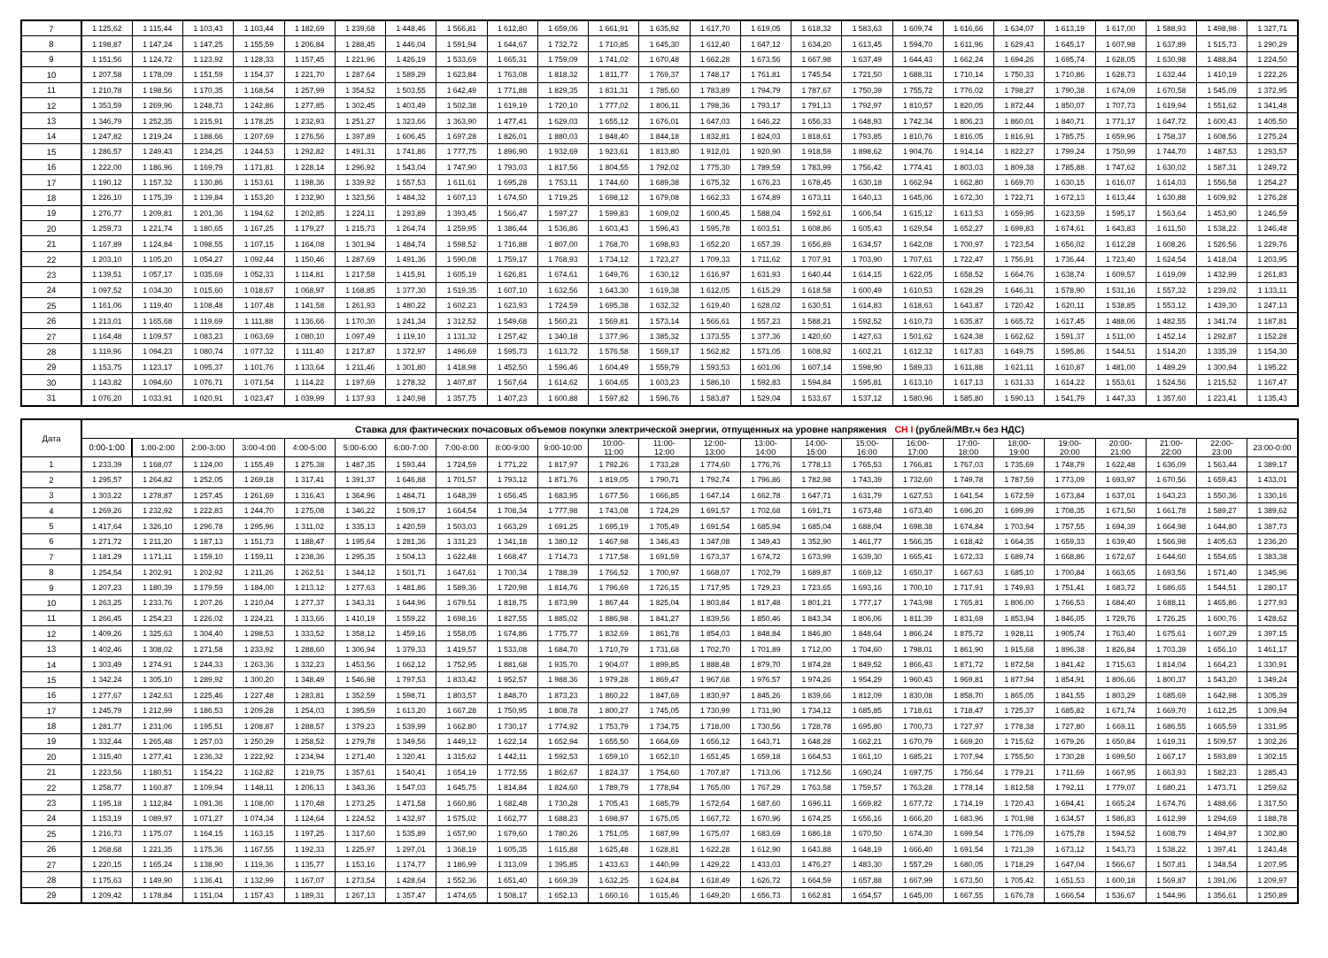| 7 | 1 125,62 | 1 115,44 | 1 103,43 | 1 103,44 | 1 182,69 | 1 239,68 | 1 448,46 | 1 566,81 | 1 612,80 | 1 659,06 | 1 661,91 | 1 635,92 | 1 617,70 | 1 619,05 | 1 618,32 | 1 583,63 | 1 609,74 | 1 616,66 | 1 634,07 | 1 613,19 | 1 617,00 | 1 588,93 | 1 498,98 | 1 327,71 |
| 8 | 1 198,87 | 1 147,24 | 1 147,25 | 1 155,59 | 1 206,84 | 1 288,45 | 1 446,04 | 1 591,94 | 1 644,67 | 1 732,72 | 1 710,85 | 1 645,30 | 1 612,40 | 1 647,12 | 1 634,20 | 1 613,45 | 1 594,70 | 1 611,96 | 1 629,43 | 1 645,17 | 1 607,98 | 1 637,89 | 1 515,73 | 1 290,29 |
| 9 | 1 151,56 | 1 124,72 | 1 123,92 | 1 128,33 | 1 157,45 | 1 221,96 | 1 426,19 | 1 533,69 | 1 665,31 | 1 759,09 | 1 741,02 | 1 670,48 | 1 662,28 | 1 673,56 | 1 667,98 | 1 637,49 | 1 644,43 | 1 662,24 | 1 694,26 | 1 695,74 | 1 628,05 | 1 630,98 | 1 488,84 | 1 224,50 |
| 10 | 1 207,58 | 1 178,09 | 1 151,59 | 1 154,37 | 1 221,70 | 1 287,64 | 1 589,29 | 1 623,84 | 1 763,08 | 1 818,32 | 1 811,77 | 1 769,37 | 1 748,17 | 1 761,81 | 1 745,54 | 1 721,50 | 1 688,31 | 1 710,14 | 1 750,33 | 1 710,86 | 1 628,73 | 1 632,44 | 1 410,19 | 1 222,26 |
| 11 | 1 210,78 | 1 198,56 | 1 170,35 | 1 168,54 | 1 257,99 | 1 354,52 | 1 503,55 | 1 642,49 | 1 771,88 | 1 829,35 | 1 831,31 | 1 785,60 | 1 783,89 | 1 794,79 | 1 787,67 | 1 750,39 | 1 755,72 | 1 776,02 | 1 798,27 | 1 790,38 | 1 674,09 | 1 670,58 | 1 545,09 | 1 372,95 |
| 12 | 1 353,59 | 1 269,96 | 1 248,73 | 1 242,86 | 1 277,85 | 1 302,45 | 1 403,49 | 1 502,38 | 1 619,19 | 1 720,10 | 1 777,02 | 1 806,11 | 1 798,36 | 1 793,17 | 1 791,13 | 1 792,97 | 1 810,57 | 1 820,05 | 1 872,44 | 1 850,07 | 1 707,73 | 1 619,94 | 1 551,62 | 1 341,48 |
| 13 | 1 346,79 | 1 252,35 | 1 215,91 | 1 178,25 | 1 232,93 | 1 251,27 | 1 323,66 | 1 363,90 | 1 477,41 | 1 629,03 | 1 655,12 | 1 676,01 | 1 647,03 | 1 646,22 | 1 656,33 | 1 648,93 | 1 742,34 | 1 806,23 | 1 860,01 | 1 840,71 | 1 771,17 | 1 647,72 | 1 600,43 | 1 405,50 |
| 14 | 1 247,82 | 1 219,24 | 1 188,66 | 1 207,69 | 1 276,56 | 1 397,89 | 1 606,45 | 1 697,28 | 1 826,01 | 1 880,03 | 1 848,40 | 1 844,18 | 1 832,81 | 1 824,03 | 1 818,61 | 1 793,85 | 1 810,76 | 1 816,05 | 1 816,91 | 1 785,75 | 1 659,96 | 1 758,37 | 1 608,56 | 1 275,24 |
| 15 | 1 286,57 | 1 249,43 | 1 234,25 | 1 244,53 | 1 292,82 | 1 491,31 | 1 741,86 | 1 777,75 | 1 896,90 | 1 932,69 | 1 923,61 | 1 813,80 | 1 912,01 | 1 920,90 | 1 918,59 | 1 898,62 | 1 904,76 | 1 914,14 | 1 822,27 | 1 799,24 | 1 750,99 | 1 744,70 | 1 487,53 | 1 293,57 |
| 16 | 1 222,00 | 1 186,96 | 1 169,79 | 1 171,81 | 1 228,14 | 1 296,92 | 1 543,04 | 1 747,90 | 1 793,03 | 1 817,56 | 1 804,55 | 1 792,02 | 1 775,30 | 1 789,59 | 1 783,99 | 1 756,42 | 1 774,41 | 1 803,03 | 1 809,38 | 1 785,88 | 1 747,62 | 1 630,02 | 1 587,31 | 1 249,72 |
| 17 | 1 190,12 | 1 157,32 | 1 130,86 | 1 153,61 | 1 198,36 | 1 339,92 | 1 557,53 | 1 611,61 | 1 695,28 | 1 753,11 | 1 744,60 | 1 689,38 | 1 675,32 | 1 676,23 | 1 678,45 | 1 630,18 | 1 662,94 | 1 662,80 | 1 669,70 | 1 630,15 | 1 616,07 | 1 614,03 | 1 556,58 | 1 254,27 |
| 18 | 1 226,10 | 1 175,39 | 1 139,84 | 1 153,20 | 1 232,90 | 1 323,56 | 1 484,32 | 1 607,13 | 1 674,50 | 1 719,25 | 1 698,12 | 1 679,08 | 1 662,33 | 1 674,89 | 1 673,11 | 1 640,13 | 1 645,06 | 1 672,30 | 1 722,71 | 1 672,13 | 1 613,44 | 1 630,88 | 1 609,92 | 1 276,28 |
| 19 | 1 276,77 | 1 209,81 | 1 201,36 | 1 194,62 | 1 202,85 | 1 224,11 | 1 293,89 | 1 393,45 | 1 566,47 | 1 597,27 | 1 599,83 | 1 609,02 | 1 600,45 | 1 588,04 | 1 592,61 | 1 606,54 | 1 615,12 | 1 613,53 | 1 659,95 | 1 623,59 | 1 595,17 | 1 563,64 | 1 453,90 | 1 246,59 |
| 20 | 1 259,73 | 1 221,74 | 1 180,65 | 1 167,25 | 1 179,27 | 1 215,73 | 1 264,74 | 1 259,95 | 1 386,44 | 1 536,86 | 1 603,43 | 1 596,43 | 1 595,78 | 1 603,51 | 1 608,86 | 1 605,43 | 1 629,54 | 1 652,27 | 1 699,83 | 1 674,61 | 1 643,83 | 1 611,50 | 1 538,22 | 1 246,48 |
| 21 | 1 167,89 | 1 124,84 | 1 098,55 | 1 107,15 | 1 164,08 | 1 301,94 | 1 484,74 | 1 598,52 | 1 716,88 | 1 807,00 | 1 768,70 | 1 698,93 | 1 652,20 | 1 657,39 | 1 656,89 | 1 634,57 | 1 642,08 | 1 700,97 | 1 723,54 | 1 656,02 | 1 612,28 | 1 608,26 | 1 526,56 | 1 229,76 |
| 22 | 1 203,10 | 1 105,20 | 1 054,27 | 1 092,44 | 1 150,46 | 1 287,69 | 1 491,36 | 1 590,08 | 1 759,17 | 1 768,93 | 1 734,12 | 1 723,27 | 1 709,33 | 1 711,62 | 1 707,91 | 1 703,90 | 1 707,61 | 1 722,47 | 1 756,91 | 1 736,44 | 1 723,40 | 1 624,54 | 1 418,04 | 1 203,95 |
| 23 | 1 139,51 | 1 057,17 | 1 035,69 | 1 052,33 | 1 114,81 | 1 217,58 | 1 415,91 | 1 605,19 | 1 626,81 | 1 674,61 | 1 649,76 | 1 630,12 | 1 616,97 | 1 631,93 | 1 640,44 | 1 614,15 | 1 622,05 | 1 658,52 | 1 664,76 | 1 638,74 | 1 609,57 | 1 619,09 | 1 432,99 | 1 261,83 |
| 24 | 1 097,52 | 1 034,30 | 1 015,60 | 1 018,67 | 1 068,97 | 1 168,85 | 1 377,30 | 1 519,35 | 1 607,10 | 1 632,56 | 1 643,30 | 1 619,38 | 1 612,05 | 1 615,29 | 1 618,58 | 1 600,49 | 1 610,53 | 1 628,29 | 1 646,31 | 1 578,90 | 1 531,16 | 1 557,32 | 1 239,02 | 1 133,11 |
| 25 | 1 161,06 | 1 119,40 | 1 108,48 | 1 107,48 | 1 141,58 | 1 261,93 | 1 480,22 | 1 602,23 | 1 623,93 | 1 724,59 | 1 695,38 | 1 632,32 | 1 619,40 | 1 628,02 | 1 630,51 | 1 614,83 | 1 618,63 | 1 643,87 | 1 720,42 | 1 620,11 | 1 538,85 | 1 553,12 | 1 439,30 | 1 247,13 |
| 26 | 1 213,01 | 1 165,68 | 1 119,69 | 1 111,88 | 1 136,66 | 1 170,30 | 1 241,34 | 1 312,52 | 1 549,68 | 1 560,21 | 1 569,81 | 1 573,14 | 1 566,61 | 1 557,23 | 1 588,21 | 1 592,52 | 1 610,73 | 1 635,87 | 1 665,72 | 1 617,45 | 1 488,06 | 1 482,55 | 1 341,74 | 1 187,81 |
| 27 | 1 164,48 | 1 109,57 | 1 083,23 | 1 063,69 | 1 080,10 | 1 097,49 | 1 119,10 | 1 131,32 | 1 257,42 | 1 340,18 | 1 377,96 | 1 385,32 | 1 373,55 | 1 377,36 | 1 420,60 | 1 427,63 | 1 501,62 | 1 624,38 | 1 662,62 | 1 591,37 | 1 511,00 | 1 452,14 | 1 292,87 | 1 152,28 |
| 28 | 1 119,96 | 1 094,23 | 1 080,74 | 1 077,32 | 1 111,40 | 1 217,87 | 1 372,97 | 1 496,69 | 1 595,73 | 1 613,72 | 1 576,58 | 1 569,17 | 1 562,82 | 1 571,05 | 1 608,92 | 1 602,21 | 1 612,32 | 1 617,83 | 1 649,75 | 1 595,86 | 1 544,51 | 1 514,20 | 1 335,39 | 1 154,30 |
| 29 | 1 153,75 | 1 123,17 | 1 095,37 | 1 101,76 | 1 133,64 | 1 211,46 | 1 301,80 | 1 418,98 | 1 452,50 | 1 596,46 | 1 604,49 | 1 559,79 | 1 593,53 | 1 601,06 | 1 607,14 | 1 598,90 | 1 589,33 | 1 611,88 | 1 621,11 | 1 610,87 | 1 481,00 | 1 489,29 | 1 300,94 | 1 195,22 |
| 30 | 1 143,82 | 1 094,60 | 1 076,71 | 1 071,54 | 1 114,22 | 1 197,69 | 1 278,32 | 1 407,87 | 1 567,64 | 1 614,62 | 1 604,65 | 1 603,23 | 1 586,10 | 1 592,83 | 1 594,84 | 1 595,81 | 1 613,10 | 1 617,13 | 1 631,33 | 1 614,22 | 1 553,61 | 1 524,56 | 1 215,52 | 1 167,47 |
| 31 | 1 076,20 | 1 033,91 | 1 020,91 | 1 023,47 | 1 039,99 | 1 137,93 | 1 240,98 | 1 357,75 | 1 407,23 | 1 600,88 | 1 597,82 | 1 596,76 | 1 583,87 | 1 529,04 | 1 533,67 | 1 537,12 | 1 580,96 | 1 585,80 | 1 590,13 | 1 541,79 | 1 447,33 | 1 357,60 | 1 223,41 | 1 135,43 |
| Дата | Ставка для фактических почасовых объемов покупки электрической энергии, отпущенных на уровне напряжения СН I (рублей/МВт.ч без НДС) | | | | | | | | | | | | | | | | | | | | | | | |
| --- | --- | --- | --- | --- | --- | --- | --- | --- | --- | --- | --- | --- | --- | --- | --- | --- | --- | --- | --- | --- | --- | --- | --- | --- |
| | 0:00-1:00 | 1:00-2:00 | 2:00-3:00 | 3:00-4:00 | 4:00-5:00 | 5:00-6:00 | 6:00-7:00 | 7:00-8:00 | 8:00-9:00 | 9:00-10:00 | 10:00- 11:00 | 11:00- 12:00 | 12:00- 13:00 | 13:00- 14:00 | 14:00- 15:00 | 15:00- 16:00 | 16:00- 17:00 | 17:00- 18:00 | 18:00- 19:00 | 19:00- 20:00 | 20:00- 21:00 | 21:00- 22:00 | 22:00- 23:00 | 23:00-0:00 |
| 1 | 1 233,39 | 1 168,07 | 1 124,00 | 1 155,49 | 1 275,38 | 1 487,35 | 1 593,44 | 1 724,59 | 1 771,22 | 1 817,97 | 1 792,26 | 1 733,28 | 1 774,60 | 1 776,76 | 1 778,13 | 1 765,53 | 1 766,81 | 1 767,03 | 1 735,69 | 1 748,79 | 1 622,48 | 1 636,09 | 1 563,44 | 1 389,17 |
| 2 | 1 295,57 | 1 264,82 | 1 252,05 | 1 269,18 | 1 317,41 | 1 391,37 | 1 646,88 | 1 701,57 | 1 793,12 | 1 871,76 | 1 819,05 | 1 790,71 | 1 792,74 | 1 796,86 | 1 782,98 | 1 743,39 | 1 732,60 | 1 749,78 | 1 787,59 | 1 773,09 | 1 693,97 | 1 670,56 | 1 659,43 | 1 433,01 |
| 3 | 1 303,22 | 1 278,87 | 1 257,45 | 1 261,69 | 1 316,43 | 1 364,96 | 1 484,71 | 1 648,39 | 1 656,45 | 1 683,95 | 1 677,56 | 1 666,85 | 1 647,14 | 1 662,78 | 1 647,71 | 1 631,79 | 1 627,53 | 1 641,54 | 1 672,59 | 1 673,84 | 1 637,01 | 1 643,23 | 1 550,36 | 1 330,16 |
| 4 | 1 269,26 | 1 232,92 | 1 222,83 | 1 244,70 | 1 275,08 | 1 346,22 | 1 509,17 | 1 664,54 | 1 708,34 | 1 777,98 | 1 743,08 | 1 724,29 | 1 691,57 | 1 702,68 | 1 691,71 | 1 673,48 | 1 673,40 | 1 696,20 | 1 699,99 | 1 708,35 | 1 671,50 | 1 661,78 | 1 589,27 | 1 389,62 |
| 5 | 1 417,64 | 1 326,10 | 1 296,78 | 1 295,96 | 1 311,02 | 1 335,13 | 1 420,59 | 1 503,03 | 1 663,29 | 1 691,25 | 1 695,19 | 1 705,49 | 1 691,54 | 1 685,94 | 1 685,04 | 1 688,04 | 1 698,38 | 1 674,84 | 1 703,94 | 1 757,55 | 1 694,39 | 1 664,98 | 1 644,80 | 1 387,73 |
| 6 | 1 271,72 | 1 211,20 | 1 187,13 | 1 151,73 | 1 188,47 | 1 195,64 | 1 281,36 | 1 331,23 | 1 341,18 | 1 380,12 | 1 467,98 | 1 346,43 | 1 347,08 | 1 349,43 | 1 352,90 | 1 461,77 | 1 566,35 | 1 618,42 | 1 664,35 | 1 659,33 | 1 639,40 | 1 566,98 | 1 405,63 | 1 236,20 |
| 7 | 1 181,29 | 1 171,11 | 1 159,10 | 1 159,11 | 1 238,36 | 1 295,35 | 1 504,13 | 1 622,48 | 1 668,47 | 1 714,73 | 1 717,58 | 1 691,59 | 1 673,37 | 1 674,72 | 1 673,99 | 1 639,30 | 1 665,41 | 1 672,33 | 1 689,74 | 1 668,86 | 1 672,67 | 1 644,60 | 1 554,65 | 1 383,38 |
| 8 | 1 254,54 | 1 202,91 | 1 202,92 | 1 211,26 | 1 262,51 | 1 344,12 | 1 501,71 | 1 647,61 | 1 700,34 | 1 788,39 | 1 766,52 | 1 700,97 | 1 668,07 | 1 702,79 | 1 689,87 | 1 669,12 | 1 650,37 | 1 667,63 | 1 685,10 | 1 700,84 | 1 663,65 | 1 693,56 | 1 571,40 | 1 345,96 |
| 9 | 1 207,23 | 1 180,39 | 1 179,59 | 1 184,00 | 1 213,12 | 1 277,63 | 1 481,86 | 1 589,36 | 1 720,98 | 1 814,76 | 1 796,69 | 1 726,15 | 1 717,95 | 1 729,23 | 1 723,65 | 1 693,16 | 1 700,10 | 1 717,91 | 1 749,93 | 1 751,41 | 1 683,72 | 1 686,65 | 1 544,51 | 1 280,17 |
| 10 | 1 263,25 | 1 233,76 | 1 207,26 | 1 210,04 | 1 277,37 | 1 343,31 | 1 644,96 | 1 679,51 | 1 818,75 | 1 873,99 | 1 867,44 | 1 825,04 | 1 803,84 | 1 817,48 | 1 801,21 | 1 777,17 | 1 743,98 | 1 765,81 | 1 806,00 | 1 766,53 | 1 684,40 | 1 688,11 | 1 465,86 | 1 277,93 |
| 11 | 1 266,45 | 1 254,23 | 1 226,02 | 1 224,21 | 1 313,66 | 1 410,19 | 1 559,22 | 1 698,16 | 1 827,55 | 1 885,02 | 1 886,98 | 1 841,27 | 1 839,56 | 1 850,46 | 1 843,34 | 1 806,06 | 1 811,39 | 1 831,69 | 1 853,94 | 1 846,05 | 1 729,76 | 1 726,25 | 1 600,76 | 1 428,62 |
| 12 | 1 409,26 | 1 325,63 | 1 304,40 | 1 298,53 | 1 333,52 | 1 358,12 | 1 459,16 | 1 558,05 | 1 674,86 | 1 775,77 | 1 832,69 | 1 861,78 | 1 854,03 | 1 848,84 | 1 846,80 | 1 848,64 | 1 866,24 | 1 875,72 | 1 928,11 | 1 905,74 | 1 763,40 | 1 675,61 | 1 607,29 | 1 397,15 |
| 13 | 1 402,46 | 1 308,02 | 1 271,58 | 1 233,92 | 1 288,60 | 1 306,94 | 1 379,33 | 1 419,57 | 1 533,08 | 1 684,70 | 1 710,79 | 1 731,68 | 1 702,70 | 1 701,89 | 1 712,00 | 1 704,60 | 1 798,01 | 1 861,90 | 1 915,68 | 1 896,38 | 1 826,84 | 1 703,39 | 1 656,10 | 1 461,17 |
| 14 | 1 303,49 | 1 274,91 | 1 244,33 | 1 263,36 | 1 332,23 | 1 453,56 | 1 662,12 | 1 752,95 | 1 881,68 | 1 935,70 | 1 904,07 | 1 899,85 | 1 888,48 | 1 879,70 | 1 874,28 | 1 849,52 | 1 866,43 | 1 871,72 | 1 872,58 | 1 841,42 | 1 715,63 | 1 814,04 | 1 664,23 | 1 330,91 |
| 15 | 1 342,24 | 1 305,10 | 1 289,92 | 1 300,20 | 1 348,49 | 1 546,98 | 1 797,53 | 1 833,42 | 1 952,57 | 1 988,36 | 1 979,28 | 1 869,47 | 1 967,68 | 1 976,57 | 1 974,26 | 1 954,29 | 1 960,43 | 1 969,81 | 1 877,94 | 1 854,91 | 1 806,66 | 1 800,37 | 1 543,20 | 1 349,24 |
| 16 | 1 277,67 | 1 242,63 | 1 225,46 | 1 227,48 | 1 283,81 | 1 352,59 | 1 598,71 | 1 803,57 | 1 848,70 | 1 873,23 | 1 860,22 | 1 847,69 | 1 830,97 | 1 845,26 | 1 839,66 | 1 812,09 | 1 830,08 | 1 858,70 | 1 865,05 | 1 841,55 | 1 803,29 | 1 685,69 | 1 642,98 | 1 305,39 |
| 17 | 1 245,79 | 1 212,99 | 1 186,53 | 1 209,28 | 1 254,03 | 1 395,59 | 1 613,20 | 1 667,28 | 1 750,95 | 1 808,78 | 1 800,27 | 1 745,05 | 1 730,99 | 1 731,90 | 1 734,12 | 1 685,85 | 1 718,61 | 1 718,47 | 1 725,37 | 1 685,82 | 1 671,74 | 1 669,70 | 1 612,25 | 1 309,94 |
| 18 | 1 281,77 | 1 231,06 | 1 195,51 | 1 208,87 | 1 288,57 | 1 379,23 | 1 539,99 | 1 662,80 | 1 730,17 | 1 774,92 | 1 753,79 | 1 734,75 | 1 718,00 | 1 730,56 | 1 728,78 | 1 695,80 | 1 700,73 | 1 727,97 | 1 778,38 | 1 727,80 | 1 669,11 | 1 686,55 | 1 665,59 | 1 331,95 |
| 19 | 1 332,44 | 1 265,48 | 1 257,03 | 1 250,29 | 1 258,52 | 1 279,78 | 1 349,56 | 1 449,12 | 1 622,14 | 1 652,94 | 1 655,50 | 1 664,69 | 1 656,12 | 1 643,71 | 1 648,28 | 1 662,21 | 1 670,79 | 1 669,20 | 1 715,62 | 1 679,26 | 1 650,84 | 1 619,31 | 1 509,57 | 1 302,26 |
| 20 | 1 315,40 | 1 277,41 | 1 236,32 | 1 222,92 | 1 234,94 | 1 271,40 | 1 320,41 | 1 315,62 | 1 442,11 | 1 592,53 | 1 659,10 | 1 652,10 | 1 651,45 | 1 659,18 | 1 664,53 | 1 661,10 | 1 685,21 | 1 707,94 | 1 755,50 | 1 730,28 | 1 699,50 | 1 667,17 | 1 593,89 | 1 302,15 |
| 21 | 1 223,56 | 1 180,51 | 1 154,22 | 1 162,82 | 1 219,75 | 1 357,61 | 1 540,41 | 1 654,19 | 1 772,55 | 1 862,67 | 1 824,37 | 1 754,60 | 1 707,87 | 1 713,06 | 1 712,56 | 1 690,24 | 1 697,75 | 1 756,64 | 1 779,21 | 1 711,69 | 1 667,95 | 1 663,93 | 1 582,23 | 1 285,43 |
| 22 | 1 258,77 | 1 160,87 | 1 109,94 | 1 148,11 | 1 206,13 | 1 343,36 | 1 547,03 | 1 645,75 | 1 814,84 | 1 824,60 | 1 789,79 | 1 778,94 | 1 765,00 | 1 767,29 | 1 763,58 | 1 759,57 | 1 763,28 | 1 778,14 | 1 812,58 | 1 792,11 | 1 779,07 | 1 680,21 | 1 473,71 | 1 259,62 |
| 23 | 1 195,18 | 1 112,84 | 1 091,36 | 1 108,00 | 1 170,48 | 1 273,25 | 1 471,58 | 1 660,86 | 1 682,48 | 1 730,28 | 1 705,43 | 1 685,79 | 1 672,64 | 1 687,60 | 1 696,11 | 1 669,82 | 1 677,72 | 1 714,19 | 1 720,43 | 1 694,41 | 1 665,24 | 1 674,76 | 1 488,66 | 1 317,50 |
| 24 | 1 153,19 | 1 089,97 | 1 071,27 | 1 074,34 | 1 124,64 | 1 224,52 | 1 432,97 | 1 575,02 | 1 662,77 | 1 688,23 | 1 698,97 | 1 675,05 | 1 667,72 | 1 670,96 | 1 674,25 | 1 656,16 | 1 666,20 | 1 683,96 | 1 701,98 | 1 634,57 | 1 586,83 | 1 612,99 | 1 294,69 | 1 188,78 |
| 25 | 1 216,73 | 1 175,07 | 1 164,15 | 1 163,15 | 1 197,25 | 1 317,60 | 1 535,89 | 1 657,90 | 1 679,60 | 1 780,26 | 1 751,05 | 1 687,99 | 1 675,07 | 1 683,69 | 1 686,18 | 1 670,50 | 1 674,30 | 1 699,54 | 1 776,09 | 1 675,78 | 1 594,52 | 1 608,79 | 1 494,97 | 1 302,80 |
| 26 | 1 268,68 | 1 221,35 | 1 175,36 | 1 167,55 | 1 192,33 | 1 225,97 | 1 297,01 | 1 368,19 | 1 605,35 | 1 615,88 | 1 625,48 | 1 628,81 | 1 622,28 | 1 612,90 | 1 643,88 | 1 648,19 | 1 666,40 | 1 691,54 | 1 721,39 | 1 673,12 | 1 543,73 | 1 538,22 | 1 397,41 | 1 243,48 |
| 27 | 1 220,15 | 1 165,24 | 1 138,90 | 1 119,36 | 1 135,77 | 1 153,16 | 1 174,77 | 1 186,99 | 1 313,09 | 1 395,85 | 1 433,63 | 1 440,99 | 1 429,22 | 1 433,03 | 1 476,27 | 1 483,30 | 1 557,29 | 1 680,05 | 1 718,29 | 1 647,04 | 1 566,67 | 1 507,81 | 1 348,54 | 1 207,95 |
| 28 | 1 175,63 | 1 149,90 | 1 136,41 | 1 132,99 | 1 167,07 | 1 273,54 | 1 428,64 | 1 552,36 | 1 651,40 | 1 669,39 | 1 632,25 | 1 624,84 | 1 618,49 | 1 626,72 | 1 664,59 | 1 657,88 | 1 667,99 | 1 673,50 | 1 705,42 | 1 651,53 | 1 600,18 | 1 569,87 | 1 391,06 | 1 209,97 |
| 29 | 1 209,42 | 1 178,84 | 1 151,04 | 1 157,43 | 1 189,31 | 1 267,13 | 1 357,47 | 1 474,65 | 1 508,17 | 1 652,13 | 1 660,16 | 1 615,46 | 1 649,20 | 1 656,73 | 1 662,81 | 1 654,57 | 1 645,00 | 1 667,55 | 1 676,78 | 1 666,54 | 1 536,67 | 1 544,96 | 1 356,61 | 1 250,89 |